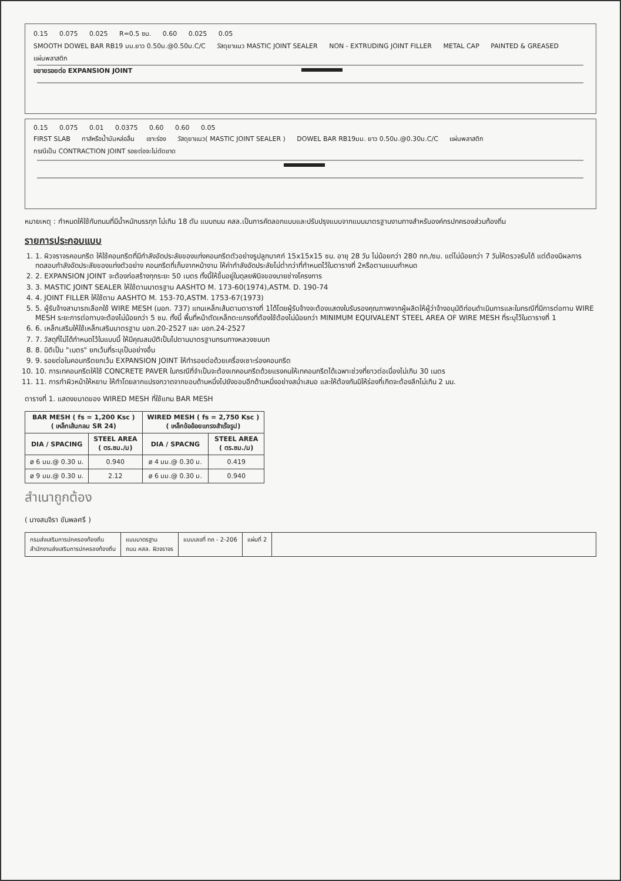0.15 0.075 0.025 R=0.5 ซม. 0.60 0.025 0.05
SMOOTH DOWEL BAR RB19 มม.ยาว 0.50ม.@0.50ม.C/C วัสดุยาแนว MASTIC JOINT SEALER NON - EXTRUDING JOINT FILLER METAL CAP PAINTED & GREASED แผ่นพลาสติก
ขยายรอยต่อ EXPANSION JOINT
0.15 0.075 0.01 0.0375 0.60 0.60 0.05
FIRST SLAB ทาส์หรือน้ำมันหล่อลื่น เซาะร่อง วัสดุยาแนว( MASTIC JOINT SEALER ) DOWEL BAR RB19มม. ยาว 0.50ม.@0.30ม.C/C แผ่นพลาสติก
กรณีเป็น CONTRACTION JOINT รอยต่อจะไม่ตัดขาด
หมายเหตุ : กำหนดให้ใช้กับถนนที่มีน้ำหนักบรรทุก ไม่เกิน 18 ตัน แบบถนน คสล.เป็นการคัดลอกแบบและปรับปรุงแบบจากแบบมาตรฐานงานทางสำหรับองค์กรปกครองส่วนท้องถิ่น
รายการประกอบแบบ
1. 1. ผิวจราจรคอนกรีต ให้ใช้คอนกรีตที่มีกำลังอัดประลัยของแท่งคอนกรีตตัวอย่างรูปลูกบาศก์ 15x15x15 ซม. อายุ 28 วัน ไม่น้อยกว่า 280 กก./ซม. แต่ไม่น้อยกว่า 7 วันให้ตรวจรับได้ แต่ต้องมีผลการทดสอบกำลังอัดประลัยของแท่งตัวอย่าง คอนกรีตที่เก็บจากหน้างาน ให้ค่ากำลังอัดประลัยไม่ต่ำกว่าที่กำหนดไว้ในตารางที่ 2หรือตามแบบกำหนด
2. 2. EXPANSION JOINT จะต้องก่อสร้างทุกระยะ 50 เมตร ทั้งนี้ให้ขึ้นอยู่ในดุลยพินิจของนายช่างโครงการ
3. 3. MASTIC JOINT SEALER ให้ใช้ตามมาตรฐาน AASHTO M. 173-60(1974),ASTM. D. 190-74
4. 4. JOINT FILLER ให้ใช้ตาม AASHTO M. 153-70,ASTM. 1753-67(1973)
5. 5. ผู้รับจ้างสามารถเลือกใช้ WIRE MESH (มอก. 737) แทนเหล็กเส้นตามตารางที่ 1ได้โดยผู้รับจ้างจะต้องแสดงใบรับรองคุณภาพจากผู้ผลิตให้ผู้ว่าจ้างอนุมัติก่อนดำเนินการและในกรณีที่มีการต่อทาบ WIRE MESH ระยะการต่อทาบจะต้องไม่น้อยกว่า 5 ซม. ทั้งนี้ พื้นที่หน้าตัดเหล็กตะแกรงที่ต้องใช้ต้องไม่น้อยกว่า MINIMUM EQUIVALENT STEEL AREA OF WIRE MESH ที่ระบุไว้ในตารางที่ 1
6. 6. เหล็กเสริมให้ใช้เหล็กเสริมมาตรฐาน มอก.20-2527 และ มอก.24-2527
7. 7. วัสดุที่ไม่ได้กำหนดไว้ในแบบนี้ ให้มีคุณสมบัติเป็นไปตามมาตรฐานกรมทางหลวงชนบท
8. 8. มิติเป็น "เมตร" ยกเว้นที่ระบุเป็นอย่างอื่น
9. 9. รอยต่อในคอนกรีตยกเว้น EXPANSION JOINT ให้ทำรอยต่อด้วยเครื่องเซาะร่องคอนกรีต
10. 10. การเทคอนกรีตให้ใช้ CONCRETE PAVER ในกรณีที่จำเป็นจะต้องเทคอนกรีตด้วยแรงคนให้เทคอนกรีตได้เฉพาะช่วงที่ยาวต่อเนื่องไม่เกิน 30 เมตร
11. 11. การทำผิวหน้าให้หยาบ ให้ทำโดยลากแปรงกวาดจากขอบด้านหนึ่งไปยังขอบอีกด้านหนึ่งอย่างสม่ำเสมอ และให้ต้องกันมิให้ร่องที่เกิดจะต้องลึกไม่เกิน 2 มม.
ตารางที่ 1. แสดงขนาดของ WIRED MESH ที่ใช้แทน BAR MESH
| BAR MESH ( fs = 1,200 Ksc ) ( เหล็กเส้นกลม SR 24) | | WIRED MESH ( fs = 2,750 Ksc ) ( เหล็กข้ออ้อยแกรงสำเร็จรูป) | |
| --- | --- | --- | --- |
| DIA / SPACING | STEEL AREA ( ตร.ซม./ม) | DIA / SPACNG | STEEL AREA ( ตร.ซม./ม) |
| ø 6 มม.@ 0.30 ม. | 0.940 | ø 4 มม.@ 0.30 ม. | 0.419 |
| ø 9 มม.@ 0.30 ม. | 2.12 | ø 6 มม.@ 0.30 ม. | 0.940 |
สำเนาถูกต้อง
( นางสมจิรา ขันพลศรี )
กรมส่งเสริมการปกครองท้องถิ่น
สำนักงานส่งเสริมการปกครองท้องถิ่น
แบบมาตรฐาน
ถนน คสล. ผิวจราจร
แบบเลขที่ ทถ - 2-206 แผ่นที่ 2